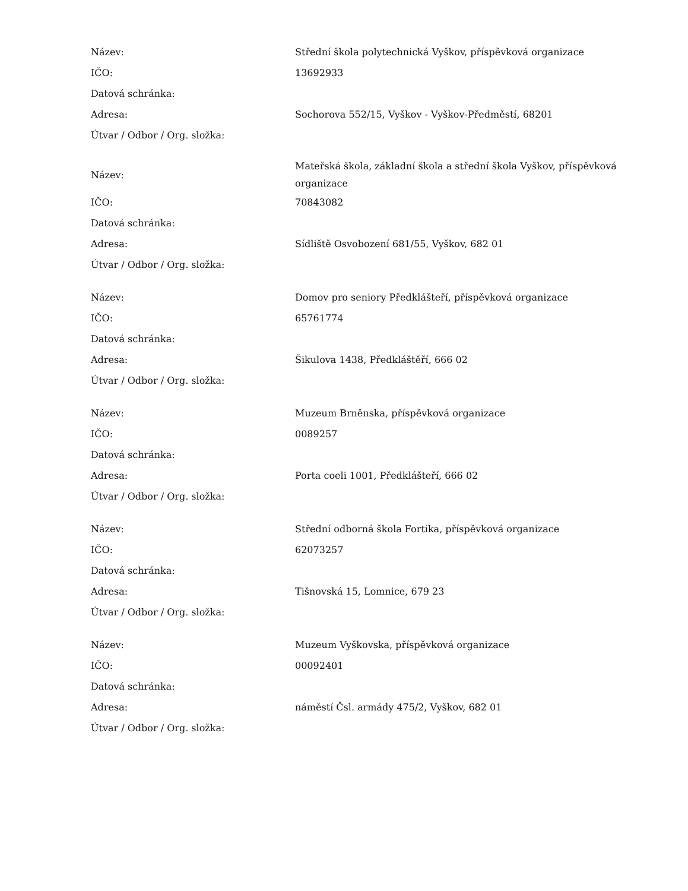| Název: | Střední škola polytechnická Vyškov, příspěvková organizace |
| IČO: | 13692933 |
| Datová schránka: | |
| Adresa: | Sochorova 552/15, Vyškov - Vyškov-Předměstí, 68201 |
| Útvar / Odbor / Org. složka: | |
| Název: | Mateřská škola, základní škola a střední škola Vyškov, příspěvková organizace |
| IČO: | 70843082 |
| Datová schránka: | |
| Adresa: | Sídliště Osvobození 681/55, Vyškov, 682 01 |
| Útvar / Odbor / Org. složka: | |
| Název: | Domov pro seniory Předklášteří, příspěvková organizace |
| IČO: | 65761774 |
| Datová schránka: | |
| Adresa: | Šikulova 1438, Předkláštěří, 666 02 |
| Útvar / Odbor / Org. složka: | |
| Název: | Muzeum Brněnska, příspěvková organizace |
| IČO: | 0089257 |
| Datová schránka: | |
| Adresa: | Porta coeli 1001, Předklášteří, 666 02 |
| Útvar / Odbor / Org. složka: | |
| Název: | Střední odborná škola Fortika, příspěvková organizace |
| IČO: | 62073257 |
| Datová schránka: | |
| Adresa: | Tišnovská 15, Lomnice, 679 23 |
| Útvar / Odbor / Org. složka: | |
| Název: | Muzeum Vyškovska, příspěvková organizace |
| IČO: | 00092401 |
| Datová schránka: | |
| Adresa: | náměstí Čsl. armády 475/2, Vyškov, 682 01 |
| Útvar / Odbor / Org. složka: | |